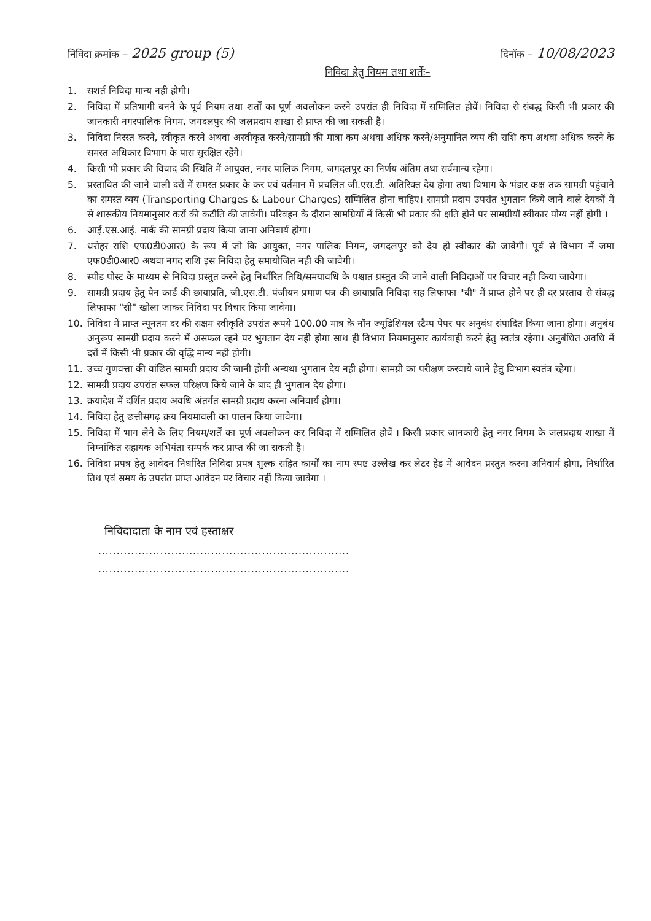निविदा क्रमांक – 2025 group (5)
दिनॉक – 10/08/2023
निविदा हेतु नियम तथा शर्तेः–
1. सशर्त निविदा मान्य नही होगी।
2. निविदा में प्रतिभागी बनने के पूर्व नियम तथा शर्तों का पूर्ण अवलोकन करने उपरांत ही निविदा में सम्मिलित होवें। निविदा से संबद्ध किसी भी प्रकार की जानकारी नगरपालिक निगम, जगदलपुर की जलप्रदाय शाखा से प्राप्त की जा सकती है।
3. निविदा निरस्त करने, स्वीकृत करने अथवा अस्वीकृत करने/सामग्री की मात्रा कम अथवा अधिक करने/अनुमानित व्यय की राशि कम अथवा अधिक करने के समस्त अधिकार विभाग के पास सुरक्षित रहेंगे।
4. किसी भी प्रकार की विवाद की स्थिति में आयुक्त, नगर पालिक निगम, जगदलपुर का निर्णय अंतिम तथा सर्वमान्य रहेगा।
5. प्रस्तावित की जाने वाली दरों में समस्त प्रकार के कर एवं वर्तमान में प्रचलित जी.एस.टी. अतिरिक्त देय होगा तथा विभाग के भंडार कक्ष तक सामग्री पहुंचाने का समस्त व्यय (Transporting Charges & Labour Charges) सम्मिलित होना चाहिए। सामग्री प्रदाय उपरांत भुगतान किये जाने वाले देयकों में से शासकीय नियमानुसार करों की कटौति की जावेगी। परिवहन के दौरान सामग्रियों में किसी भी प्रकार की क्षति होने पर सामग्रीयॉ स्वीकार योग्य नहीं होगी ।
6. आई.एस.आई. मार्क की सामग्री प्रदाय किया जाना अनिवार्य होगा।
7. धरोहर राशि एफ0डी0आर0 के रूप में जो कि आयुक्त, नगर पालिक निगम, जगदलपुर को देय हो स्वीकार की जावेगी। पूर्व से विभाग में जमा एफ0डी0आर0 अथवा नगद राशि इस निविदा हेतु समायोजित नही की जावेगी।
8. स्पीड पोस्ट के माध्यम से निविदा प्रस्तुत करने हेतु निर्धारित तिथि/समयावधि के पश्चात प्रस्तुत की जाने वाली निविदाओं पर विचार नही किया जावेगा।
9. सामग्री प्रदाय हेतु पेन कार्ड की छायाप्रति, जी.एस.टी. पंजीयन प्रमाण पत्र की छायाप्रति निविदा सह लिफाफा "बी" में प्राप्त होने पर ही दर प्रस्ताव से संबद्ध लिफाफा "सी" खोला जाकर निविदा पर विचार किया जावेगा।
10. निविदा में प्राप्त न्यूनतम दर की सक्षम स्वीकृति उपरांत रूपये 100.00 मात्र के नॉन ज्यूडिशियल स्टैम्प पेपर पर अनुबंध संपादित किया जाना होगा। अनुबंध अनुरूप सामग्री प्रदाय करने में असफल रहने पर भुगतान देय नही होगा साथ ही विभाग नियमानुसार कार्यवाही करने हेतु स्वतंत्र रहेगा। अनुबंधित अवधि में दरों में किसी भी प्रकार की वृद्धि मान्य नही होगी।
11. उच्च गुणवत्ता की वांछित सामग्री प्रदाय की जानी होगी अन्यथा भुगतान देय नही होगा। सामग्री का परीक्षण करवाये जाने हेतु विभाग स्वतंत्र रहेगा।
12. सामग्री प्रदाय उपरांत सफल परिक्षण किये जाने के बाद ही भुगतान देय होगा।
13. क्रयादेश में दर्शित प्रदाय अवधि अंतर्गत सामग्री प्रदाय करना अनिवार्य होगा।
14. निविदा हेतु छत्तीसगढ़ क्रय नियमावली का पालन किया जावेगा।
15. निविदा में भाग लेने के लिए नियम/शर्तें का पूर्ण अवलोकन कर निविदा में सम्मिलित होवें । किसी प्रकार जानकारी हेतु नगर निगम के जलप्रदाय शाखा में निम्नांकित सहायक अभियंता सम्पर्क कर प्राप्त की जा सकती है।
16. निविदा प्रपत्र हेतु आवेदन निर्धारित निविदा प्रपत्र शुल्क सहित कार्यों का नाम स्पष्ट उल्लेख कर लेटर हेड में आवेदन प्रस्तुत करना अनिवार्य होगा, निर्धारित तिथ एवं समय के उपरांत प्राप्त आवेदन पर विचार नहीं किया जावेगा ।
निविदादाता के नाम एवं हस्ताक्षर
.....................................................................
.....................................................................